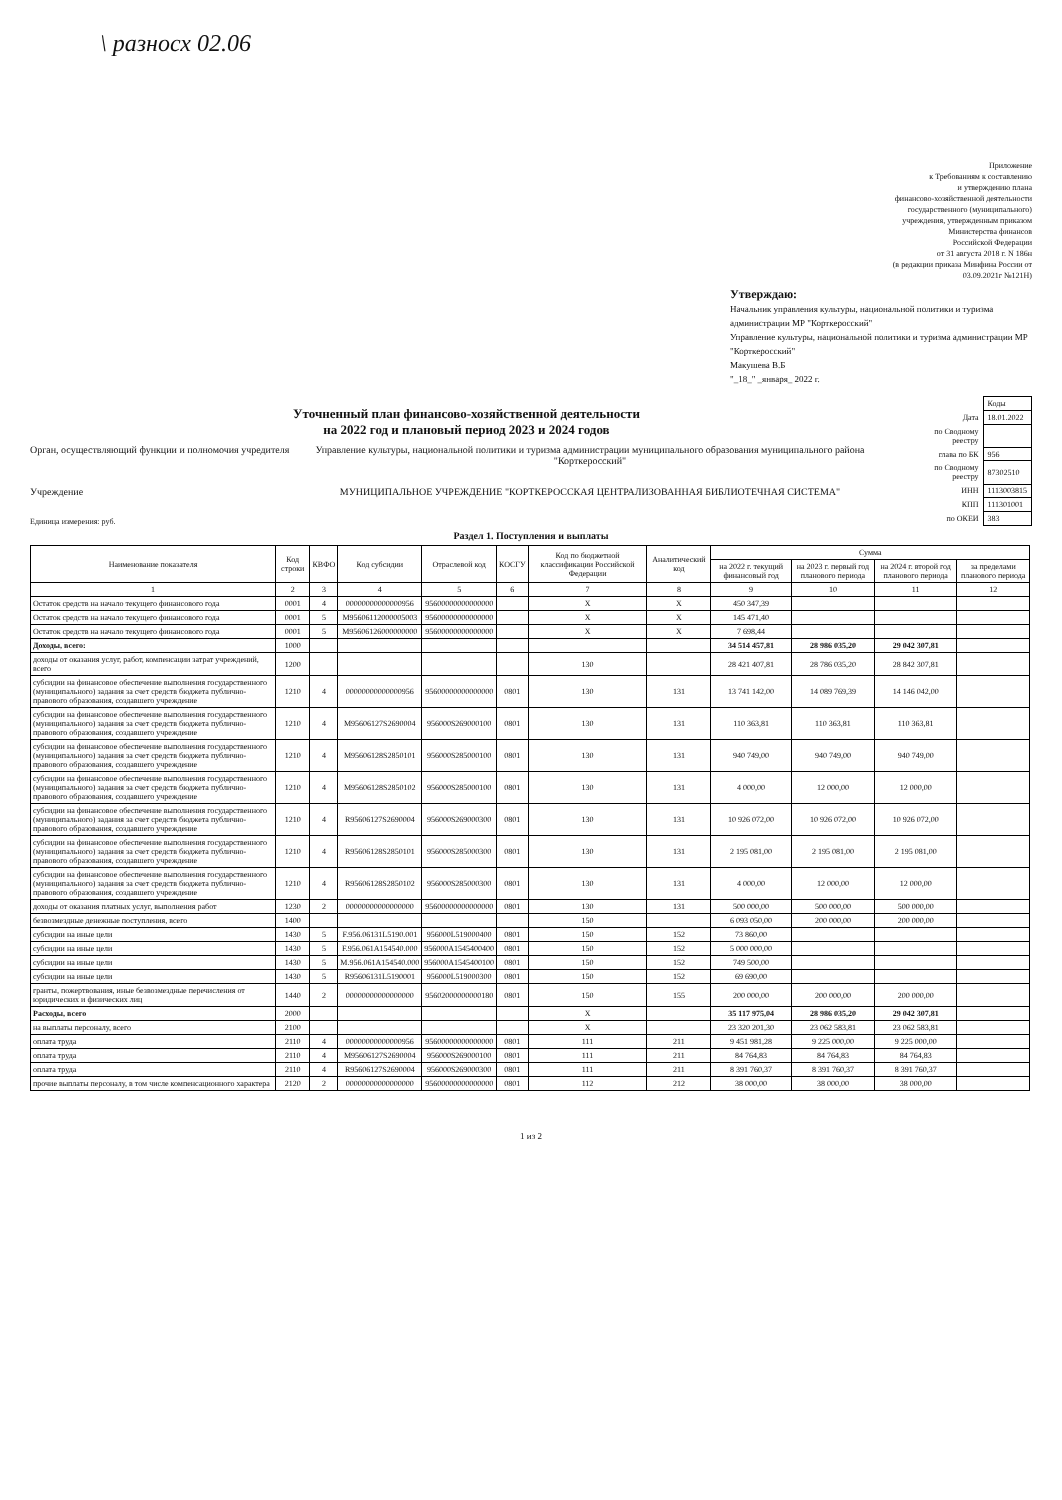\ разносх 02.06
Приложение
к Требованиям к составлению
и утверждению плана
финансово-хозяйственной деятельности
государственного (муниципального)
учреждения, утвержденным приказом
Министерства финансов
Российской Федерации
от 31 августа 2018 г. N 186н
(в редакции приказа Минфина России от
03.09.2021г №121Н)
Утверждаю:
Начальник управления культуры, национальной политики и туризма администрации МР "Корткеросский"
Управление культуры, национальной политики и туризма администрации МР "Корткеросский"
Макушева В.Б
"_18_" _января_ 2022 г.
Уточненный план финансово-хозяйственной деятельности
на 2022 год и плановый период 2023 и 2024 годов
Орган, осуществляющий функции и полномочия учредителя
Управление культуры, национальной политики и туризма администрации муниципального образования муниципального района "Корткеросский"
Учреждение МУНИЦИПАЛЬНОЕ УЧРЕЖДЕНИЕ "КОРТКЕРОССКАЯ ЦЕНТРАЛИЗОВАННАЯ БИБЛИОТЕЧНАЯ СИСТЕМА"
Единица измерения: руб.
| | Коды |
| Дата | 18.01.2022 |
| по Сводному реестру | |
| глава по БК | 956 |
| по Сводному реестру | 87302510 |
| ИНН | 1113003815 |
| КПП | 111301001 |
| по ОКЕИ | 383 |
Раздел 1. Поступления и выплаты
| Наименование показателя | Код строки | КВФО | Код субсидии | Отраслевой код | КОСГУ | Код по бюджетной классификации Российской Федерации | Аналитический код | Сумма | | | |
| --- | --- | --- | --- | --- | --- | --- | --- | --- | --- | --- | --- |
| | | | | | | | | на 2022 г. текущий финансовый год | на 2023 г. первый год планового периода | на 2024 г. второй год планового периода | за пределами планового периода |
| 1 | 2 | 3 | 4 | 5 | 6 | 7 | 8 | 9 | 10 | 11 | 12 |
| Остаток средств на начало текущего финансового года | 0001 | 4 | 00000000000000956 | 95600000000000000 | | X | X | 450 347,39 | | | |
| Остаток средств на начало текущего финансового года | 0001 | 5 | M95606112000005003 | 95600000000000000 | | X | X | 145 471,40 | | | |
| Остаток средств на начало текущего финансового года | 0001 | 5 | M95606126000000000 | 95600000000000000 | | X | X | 7 698,44 | | | |
| Доходы, всего: | 1000 | | | | | | | 34 514 457,81 | 28 986 035,20 | 29 042 307,81 | |
| доходы от оказания услуг, работ, компенсации затрат учреждений, всего | 1200 | | | | | 130 | | 28 421 407,81 | 28 786 035,20 | 28 842 307,81 | |
| субсидии на финансовое обеспечение выполнения государственного (муниципального) задания за счет средств бюджета публично-правового образования, создавшего учреждение | 1210 | 4 | 00000000000000956 | 95600000000000000 | 0801 | 130 | 131 | 13 741 142,00 | 14 089 769,39 | 14 146 042,00 | |
| субсидии на финансовое обеспечение выполнения государственного (муниципального) задания за счет средств бюджета публично-правового образования, создавшего учреждение | 1210 | 4 | M95606127S2690004 | 956000S269000100 | 0801 | 130 | 131 | 110 363,81 | 110 363,81 | 110 363,81 | |
| субсидии на финансовое обеспечение выполнения государственного (муниципального) задания за счет средств бюджета публично-правового образования, создавшего учреждение | 1210 | 4 | M95606128S2850101 | 956000S285000100 | 0801 | 130 | 131 | 940 749,00 | 940 749,00 | 940 749,00 | |
| субсидии на финансовое обеспечение выполнения государственного (муниципального) задания за счет средств бюджета публично-правового образования, создавшего учреждение | 1210 | 4 | M95606128S2850102 | 956000S285000100 | 0801 | 130 | 131 | 4 000,00 | 12 000,00 | 12 000,00 | |
| субсидии на финансовое обеспечение выполнения государственного (муниципального) задания за счет средств бюджета публично-правового образования, создавшего учреждение | 1210 | 4 | R95606127S2690004 | 956000S269000300 | 0801 | 130 | 131 | 10 926 072,00 | 10 926 072,00 | 10 926 072,00 | |
| субсидии на финансовое обеспечение выполнения государственного (муниципального) задания за счет средств бюджета публично-правового образования, создавшего учреждение | 1210 | 4 | R95606128S2850101 | 956000S285000300 | 0801 | 130 | 131 | 2 195 081,00 | 2 195 081,00 | 2 195 081,00 | |
| субсидии на финансовое обеспечение выполнения государственного (муниципального) задания за счет средств бюджета публично-правового образования, создавшего учреждение | 1210 | 4 | R95606128S2850102 | 956000S285000300 | 0801 | 130 | 131 | 4 000,00 | 12 000,00 | 12 000,00 | |
| доходы от оказания платных услуг, выполнения работ | 1230 | 2 | 00000000000000000 | 95600000000000000 | 0801 | 130 | 131 | 500 000,00 | 500 000,00 | 500 000,00 | |
| безвозмездные денежные поступления, всего | 1400 | | | | | 150 | | 6 093 050,00 | 200 000,00 | 200 000,00 | |
| субсидии на иные цели | 1430 | 5 | F.956.06131L5190.001 | 956000L519000400 | 0801 | 150 | 152 | 73 860,00 | | | |
| субсидии на иные цели | 1430 | 5 | F.956.061A154540.000 | 956000A1545400400 | 0801 | 150 | 152 | 5 000 000,00 | | | |
| субсидии на иные цели | 1430 | 5 | M.956.061A154540.000 | 956000A1545400100 | 0801 | 150 | 152 | 749 500,00 | | | |
| субсидии на иные цели | 1430 | 5 | R95606131L5190001 | 956000L519000300 | 0801 | 150 | 152 | 69 690,00 | | | |
| гранты, пожертвования, иные безвозмездные перечисления от юридических и физических лиц | 1440 | 2 | 00000000000000000 | 95602000000000180 | 0801 | 150 | 155 | 200 000,00 | 200 000,00 | 200 000,00 | |
| Расходы, всего | 2000 | | | | | X | | 35 117 975,04 | 28 986 035,20 | 29 042 307,81 | |
| на выплаты персоналу, всего | 2100 | | | | | X | | 23 320 201,30 | 23 062 583,81 | 23 062 583,81 | |
| оплата труда | 2110 | 4 | 00000000000000956 | 95600000000000000 | 0801 | 111 | 211 | 9 451 981,28 | 9 225 000,00 | 9 225 000,00 | |
| оплата труда | 2110 | 4 | M95606127S2690004 | 956000S269000100 | 0801 | 111 | 211 | 84 764,83 | 84 764,83 | 84 764,83 | |
| оплата труда | 2110 | 4 | R95606127S2690004 | 956000S269000300 | 0801 | 111 | 211 | 8 391 760,37 | 8 391 760,37 | 8 391 760,37 | |
| прочие выплаты персоналу, в том числе компенсационного характера | 2120 | 2 | 00000000000000000 | 95600000000000000 | 0801 | 112 | 212 | 38 000,00 | 38 000,00 | 38 000,00 | |
1 из 2